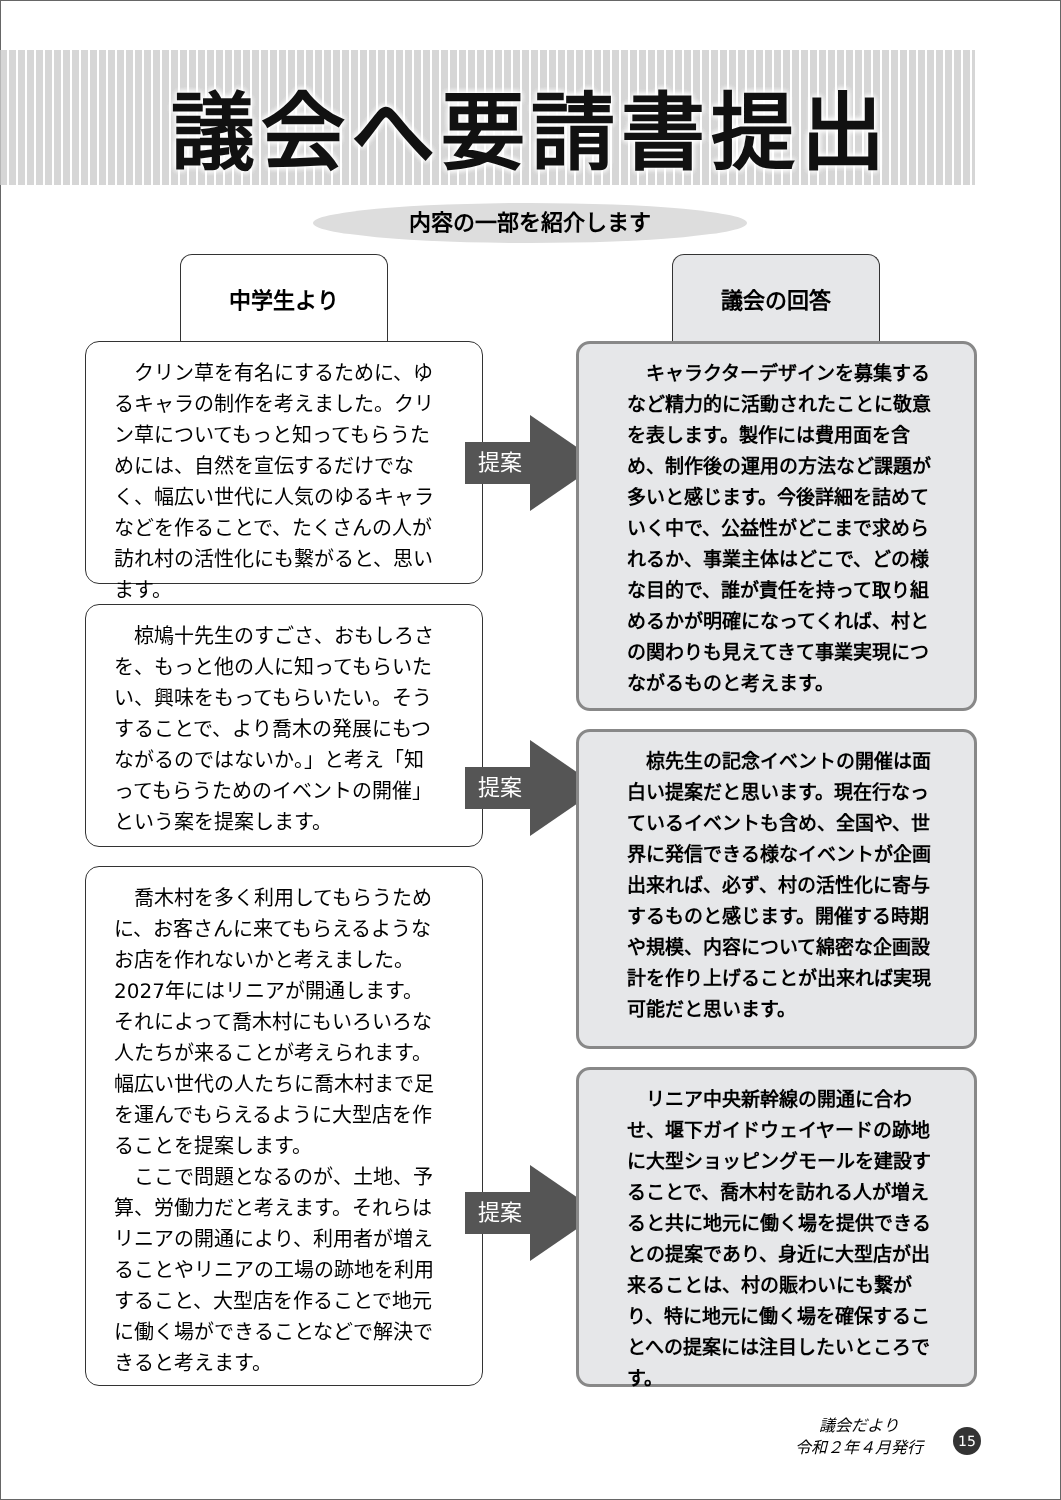議会へ要請書提出
内容の一部を紹介します
中学生より 議会の回答
クリン草を有名にするために、ゆるキャラの制作を考えました。クリン草についてもっと知ってもらうためには、自然を宣伝するだけでなく、幅広い世代に人気のゆるキャラなどを作ることで、たくさんの人が訪れ村の活性化にも繋がると、思います。
提案
キャラクターデザインを募集するなど精力的に活動されたことに敬意を表します。製作には費用面を含め、制作後の運用の方法など課題が多いと感じます。今後詳細を詰めていく中で、公益性がどこまで求められるか、事業主体はどこで、どの様な目的で、誰が責任を持って取り組めるかが明確になってくれば、村との関わりも見えてきて事業実現につながるものと考えます。
椋鳩十先生のすごさ、おもしろさを、もっと他の人に知ってもらいたい、興味をもってもらいたい。そうすることで、より喬木の発展にもつながるのではないか。」と考え「知ってもらうためのイベントの開催」という案を提案します。
提案
椋先生の記念イベントの開催は面白い提案だと思います。現在行なっているイベントも含め、全国や、世界に発信できる様なイベントが企画出来れば、必ず、村の活性化に寄与するものと感じます。開催する時期や規模、内容について綿密な企画設計を作り上げることが出来れば実現可能だと思います。
喬木村を多く利用してもらうために、お客さんに来てもらえるようなお店を作れないかと考えました。2027年にはリニアが開通します。それによって喬木村にもいろいろな人たちが来ることが考えられます。幅広い世代の人たちに喬木村まで足を運んでもらえるように大型店を作ることを提案します。
ここで問題となるのが、土地、予算、労働力だと考えます。それらはリニアの開通により、利用者が増えることやリニアの工場の跡地を利用すること、大型店を作ることで地元に働く場ができることなどで解決できると考えます。
提案
リニア中央新幹線の開通に合わせ、堰下ガイドウェイヤードの跡地に大型ショッピングモールを建設することで、喬木村を訪れる人が増えると共に地元に働く場を提供できるとの提案であり、身近に大型店が出来ることは、村の賑わいにも繋がり、特に地元に働く場を確保することへの提案には注目したいところです。
議会だより
令和２年４月発行
15